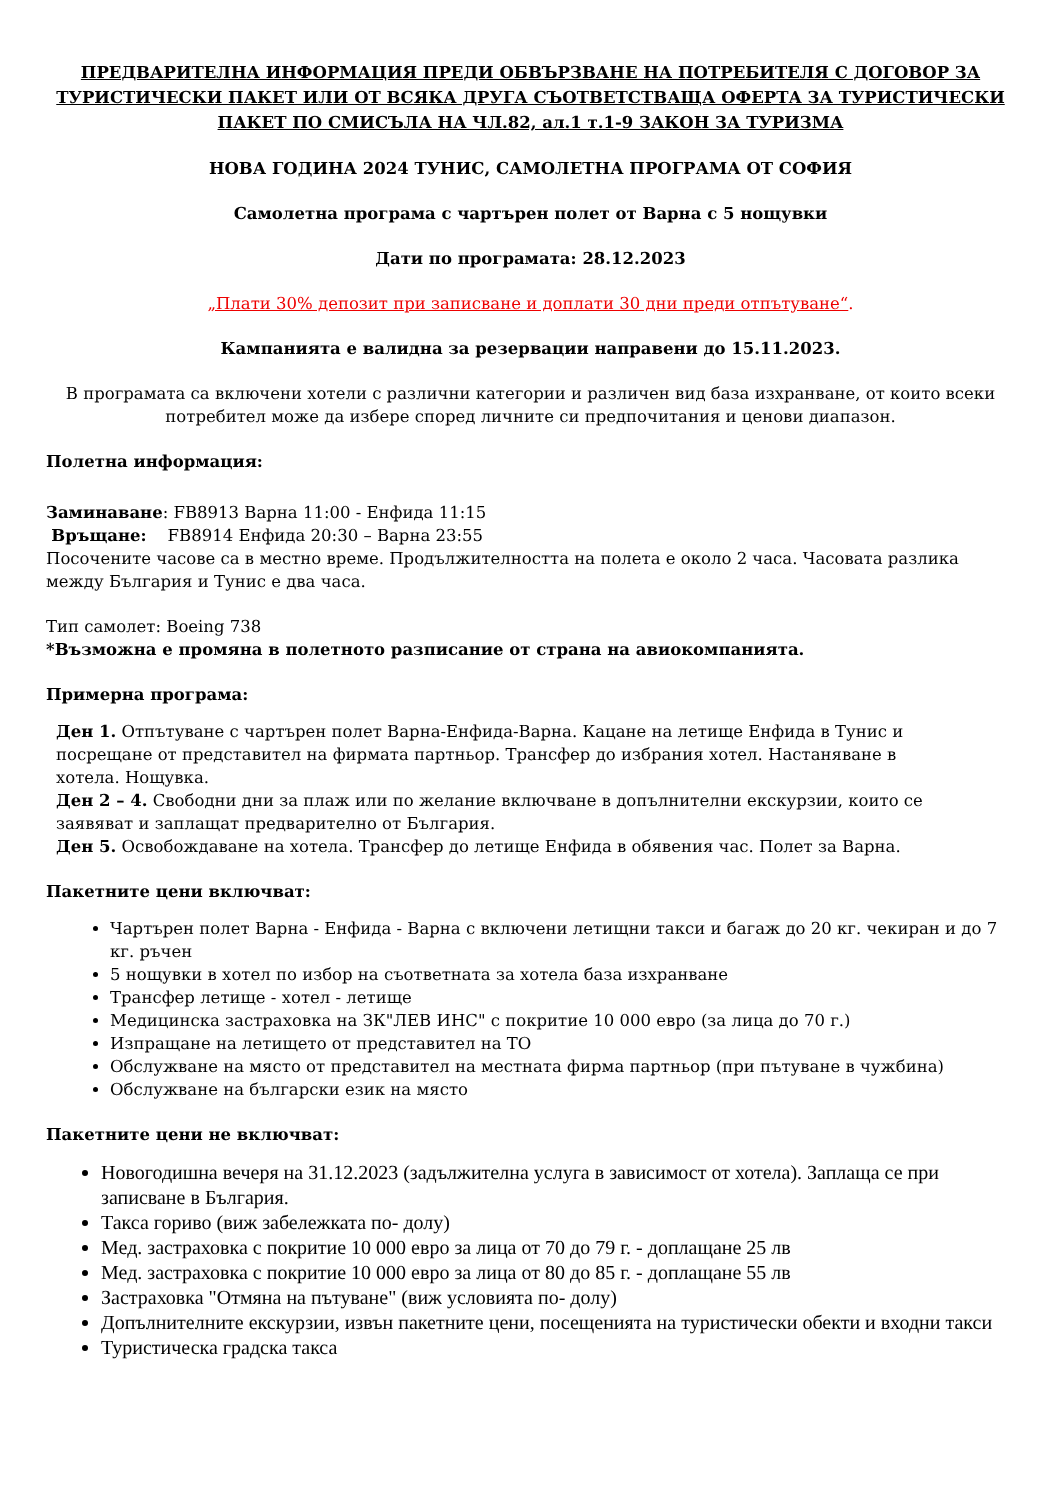ПРЕДВАРИТЕЛНА ИНФОРМАЦИЯ ПРЕДИ ОБВЪРЗВАНЕ НА ПОТРЕБИТЕЛЯ С ДОГОВОР ЗА ТУРИСТИЧЕСКИ ПАКЕТ ИЛИ ОТ ВСЯКА ДРУГА СЪОТВЕТСТВАЩА ОФЕРТА ЗА ТУРИСТИЧЕСКИ ПАКЕТ ПО СМИСЪЛА НА ЧЛ.82, ал.1 т.1-9 ЗАКОН ЗА ТУРИЗМА
НОВА ГОДИНА 2024 ТУНИС, САМОЛЕТНА ПРОГРАМА ОТ СОФИЯ
Самолетна програма с чартърен полет от Варна с 5 нощувки
Дати по програмата: 28.12.2023
„Плати 30% депозит при записване и доплати 30 дни преди отпътуване“.
Кампанията е валидна за резервации направени до 15.11.2023.
В програмата са включени хотели с различни категории и различен вид база изхранване, от които всеки потребител може да избере според личните си предпочитания и ценови диапазон.
Полетна информация:
Заминаване: FB8913 Варна 11:00 - Енфида 11:15
Връщане: FB8914 Енфида 20:30 – Варна 23:55
Посочените часове са в местно време. Продължителността на полета е около 2 часа. Часовата разлика между България и Тунис е два часа.
Тип самолет: Boeing 738
*Възможна е промяна в полетното разписание от страна на авиокомпанията.
Примерна програма:
Ден 1. Отпътуване с чартърен полет Варна-Енфида-Варна. Кацане на летище Енфида в Тунис и посрещане от представител на фирмата партньор. Трансфер до избрания хотел. Настаняване в хотела. Нощувка.
Ден 2 – 4. Свободни дни за плаж или по желание включване в допълнителни екскурзии, които се заявяват и заплащат предварително от България.
Ден 5. Освобождаване на хотела. Трансфер до летище Енфида в обявения час. Полет за Варна.
Пакетните цени включват:
Чартърен полет Варна - Енфида - Варна с включени летищни такси и багаж до 20 кг. чекиран и до 7 кг. ръчен
5 нощувки в хотел по избор на съответната за хотела база изхранване
Трансфер летище - хотел - летище
Медицинска застраховка на ЗК"ЛЕВ ИНС" с покритие 10 000 евро (за лица до 70 г.)
Изпращане на летището от представител на ТО
Обслужване на място от представител на местната фирма партньор (при пътуване в чужбина)
Обслужване на български език на място
Пакетните цени не включват:
Новогодишна вечеря на 31.12.2023 (задължителна услуга в зависимост от хотела). Заплаща се при записване в България.
Такса гориво (виж забележката по- долу)
Мед. застраховка с покритие 10 000 евро за лица от 70 до 79 г. - доплащане 25 лв
Мед. застраховка с покритие 10 000 евро за лица от 80 до 85 г. - доплащане 55 лв
Застраховка "Отмяна на пътуване" (виж условията по- долу)
Допълнителните екскурзии, извън пакетните цени, посещенията на туристически обекти и входни такси
Туристическа градска такса